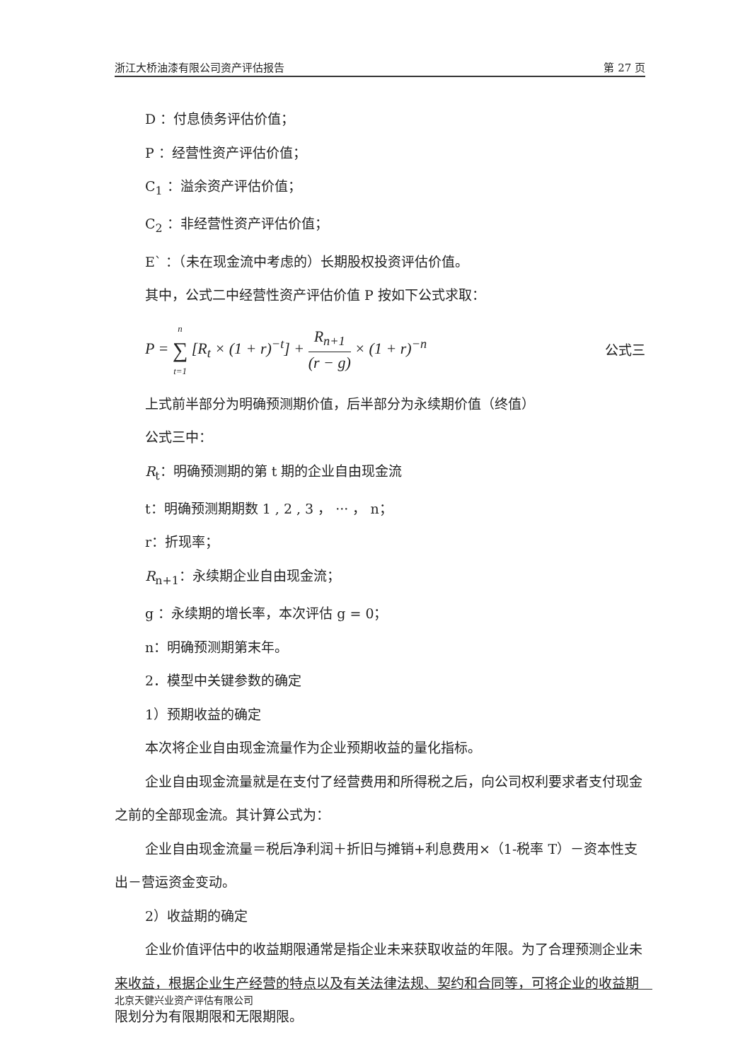浙江大桥油漆有限公司资产评估报告 第 27 页
D ：付息债务评估价值；
P ：经营性资产评估价值；
C<sub>1</sub> ：溢余资产评估价值；
C<sub>2</sub> ：非经营性资产评估价值；
E` ：（未在现金流中考虑的）长期股权投资评估价值。
其中，公式二中经营性资产评估价值 P 按如下公式求取：
P = n ∑ t=1 [R<sub>t</sub> × (1 + r)<sup>−t</sup>] + R<sub>n+1</sub> (r − g) × (1 + r)<sup>−n</sup> 公式三
上式前半部分为明确预测期价值，后半部分为永续期价值（终值）
公式三中：
R<sub>t</sub>：明确预测期的第 t 期的企业自由现金流
t：明确预测期期数 1 , 2 , 3 ， ··· ， n；
r：折现率；
R<sub>n+1</sub>：永续期企业自由现金流；
g ：永续期的增长率，本次评估 g = 0；
n：明确预测期第末年。
2．模型中关键参数的确定
1）预期收益的确定
本次将企业自由现金流量作为企业预期收益的量化指标。
企业自由现金流量就是在支付了经营费用和所得税之后，向公司权利要求者支付现金之前的全部现金流。其计算公式为：
企业自由现金流量＝税后净利润＋折旧与摊销+利息费用×（1-税率 T）－资本性支出－营运资金变动。
2）收益期的确定
企业价值评估中的收益期限通常是指企业未来获取收益的年限。为了合理预测企业未来收益，根据企业生产经营的特点以及有关法律法规、契约和合同等，可将企业的收益期限划分为有限期限和无限期限。
北京天健兴业资产评估有限公司